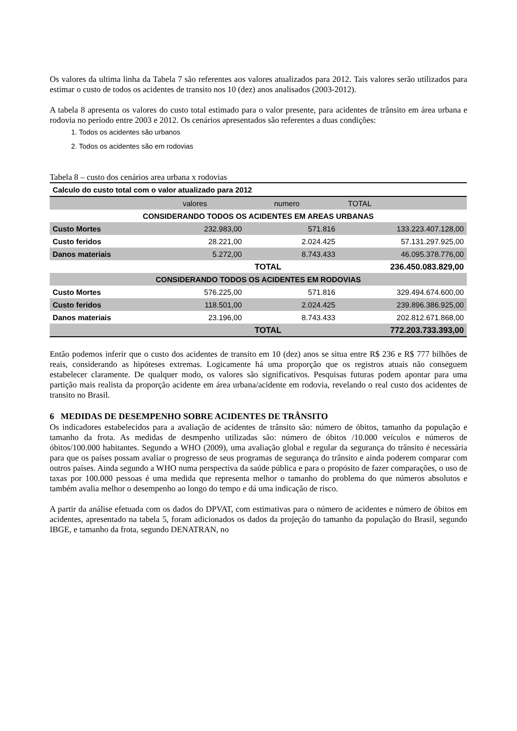Os valores da ultima linha da Tabela 7 são referentes aos valores atualizados para 2012. Tais valores serão utilizados para estimar o custo de todos os acidentes de transito nos 10 (dez) anos analisados (2003-2012).
A tabela 8 apresenta os valores do custo total estimado para o valor presente, para acidentes de trânsito em área urbana e rodovia no período entre 2003 e 2012. Os cenários apresentados são referentes a duas condições:
1. Todos os acidentes são urbanos
2. Todos os acidentes são em rodovias
Tabela 8 – custo dos cenários area urbana x rodovias
| Calculo do custo total com o valor atualizado para 2012 | | | |
| --- | --- | --- | --- |
| | valores | numero | TOTAL |
| CONSIDERANDO TODOS OS ACIDENTES EM AREAS URBANAS | | | |
| Custo Mortes | 232.983,00 | 571.816 | 133.223.407.128,00 |
| Custo feridos | 28.221,00 | 2.024.425 | 57.131.297.925,00 |
| Danos materiais | 5.272,00 | 8.743.433 | 46.095.378.776,00 |
| | | TOTAL | 236.450.083.829,00 |
| CONSIDERANDO TODOS OS ACIDENTES EM RODOVIAS | | | |
| Custo Mortes | 576.225,00 | 571.816 | 329.494.674.600,00 |
| Custo feridos | 118.501,00 | 2.024.425 | 239.896.386.925,00 |
| Danos materiais | 23.196,00 | 8.743.433 | 202.812.671.868,00 |
| | | TOTAL | 772.203.733.393,00 |
Então podemos inferir que o custo dos acidentes de transito em 10 (dez) anos se situa entre R$ 236 e R$ 777 bilhões de reais, considerando as hipóteses extremas. Logicamente há uma proporção que os registros atuais não conseguem estabelecer claramente. De qualquer modo, os valores são significativos. Pesquisas futuras podem apontar para uma partição mais realista da proporção acidente em área urbana/acidente em rodovia, revelando o real custo dos acidentes de transito no Brasil.
6 MEDIDAS DE DESEMPENHO SOBRE ACIDENTES DE TRÂNSITO
Os indicadores estabelecidos para a avaliação de acidentes de trânsito são: número de óbitos, tamanho da população e tamanho da frota. As medidas de desmpenho utilizadas são: número de óbitos /10.000 veículos e números de óbitos/100.000 habitantes. Segundo a WHO (2009), uma avaliação global e regular da segurança do trânsito é necessária para que os países possam avaliar o progresso de seus programas de segurança do trânsito e ainda poderem comparar com outros países. Ainda segundo a WHO numa perspectiva da saúde pública e para o propósito de fazer comparações, o uso de taxas por 100.000 pessoas é uma medida que representa melhor o tamanho do problema do que números absolutos e também avalia melhor o desempenho ao longo do tempo e dá uma indicação de risco.
A partir da análise efetuada com os dados do DPVAT, com estimativas para o número de acidentes e número de óbitos em acidentes, apresentado na tabela 5, foram adicionados os dados da projeção do tamanho da população do Brasil, segundo IBGE, e tamanho da frota, segundo DENATRAN, no